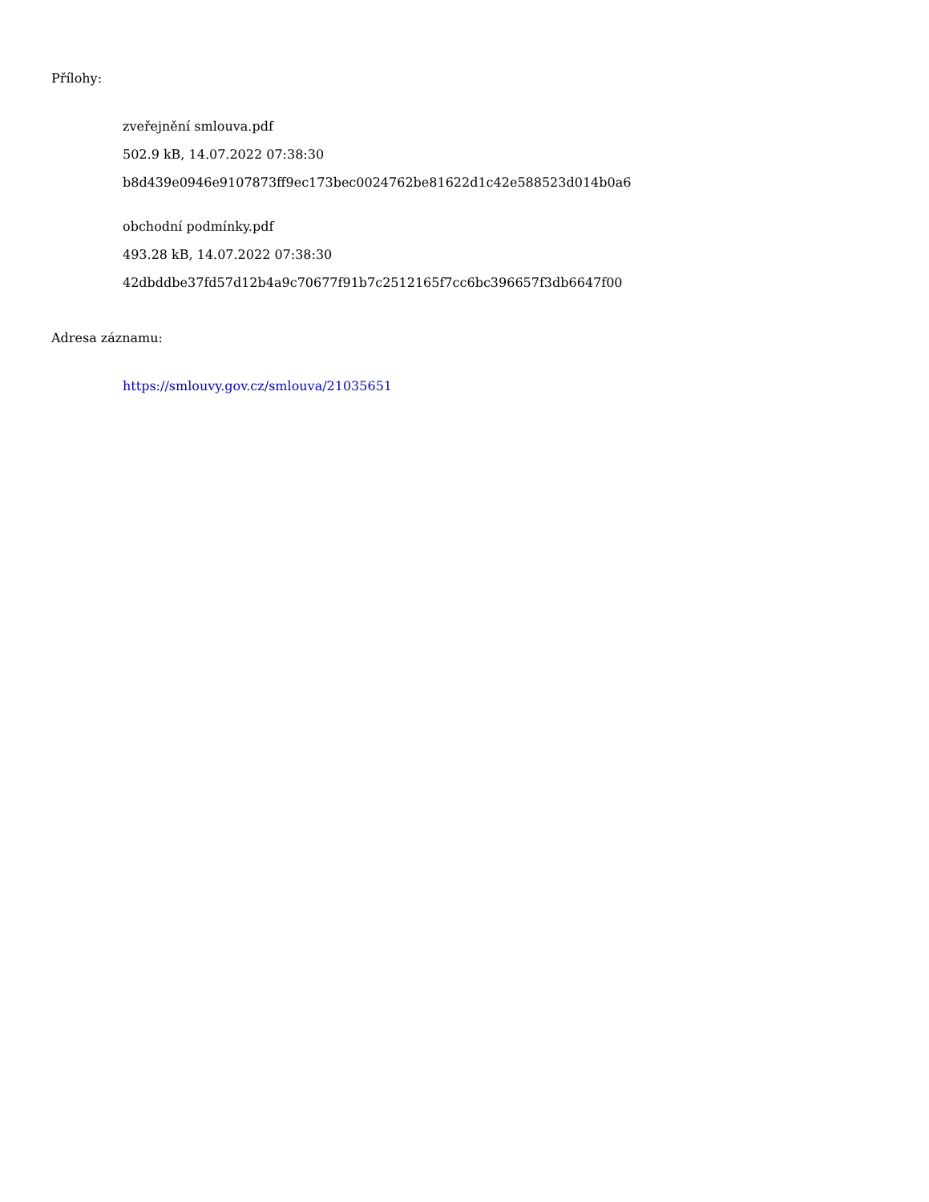Přílohy:
zveřejnění smlouva.pdf
502.9 kB, 14.07.2022 07:38:30
b8d439e0946e9107873ff9ec173bec0024762be81622d1c42e588523d014b0a6
obchodní podmínky.pdf
493.28 kB, 14.07.2022 07:38:30
42dbddbe37fd57d12b4a9c70677f91b7c2512165f7cc6bc396657f3db6647f00
Adresa záznamu:
https://smlouvy.gov.cz/smlouva/21035651